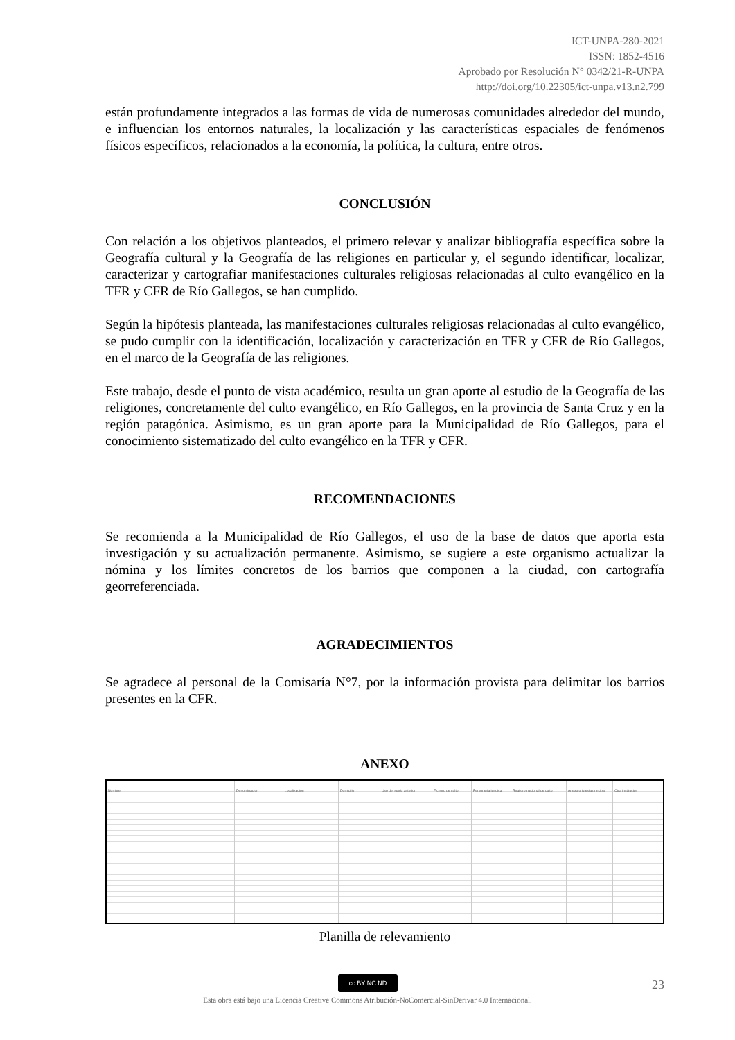ICT-UNPA-280-2021
ISSN: 1852-4516
Aprobado por Resolución N° 0342/21-R-UNPA
http://doi.org/10.22305/ict-unpa.v13.n2.799
están profundamente integrados a las formas de vida de numerosas comunidades alrededor del mundo, e influencian los entornos naturales, la localización y las características espaciales de fenómenos físicos específicos, relacionados a la economía, la política, la cultura, entre otros.
CONCLUSIÓN
Con relación a los objetivos planteados, el primero relevar y analizar bibliografía específica sobre la Geografía cultural y la Geografía de las religiones en particular y, el segundo identificar, localizar, caracterizar y cartografiar manifestaciones culturales religiosas relacionadas al culto evangélico en la TFR y CFR de Río Gallegos, se han cumplido.
Según la hipótesis planteada, las manifestaciones culturales religiosas relacionadas al culto evangélico, se pudo cumplir con la identificación, localización y caracterización en TFR y CFR de Río Gallegos, en el marco de la Geografía de las religiones.
Este trabajo, desde el punto de vista académico, resulta un gran aporte al estudio de la Geografía de las religiones, concretamente del culto evangélico, en Río Gallegos, en la provincia de Santa Cruz y en la región patagónica. Asimismo, es un gran aporte para la Municipalidad de Río Gallegos, para el conocimiento sistematizado del culto evangélico en la TFR y CFR.
RECOMENDACIONES
Se recomienda a la Municipalidad de Río Gallegos, el uso de la base de datos que aporta esta investigación y su actualización permanente. Asimismo, se sugiere a este organismo actualizar la nómina y los límites concretos de los barrios que componen a la ciudad, con cartografía georreferenciada.
AGRADECIMIENTOS
Se agradece al personal de la Comisaría N°7, por la información provista para delimitar los barrios presentes en la CFR.
ANEXO
Nombre Denominacion Localizacion Domicilio Uso del suelo anterior Fichero de culto Personeria juridica
Registro nacional de culto
Anexo o iglesia principal
Otra institucion
Planilla de relevamiento
cc BY NC ND 23
Esta obra está bajo una Licencia Creative Commons Atribución-NoComercial-SinDerivar 4.0 Internacional.